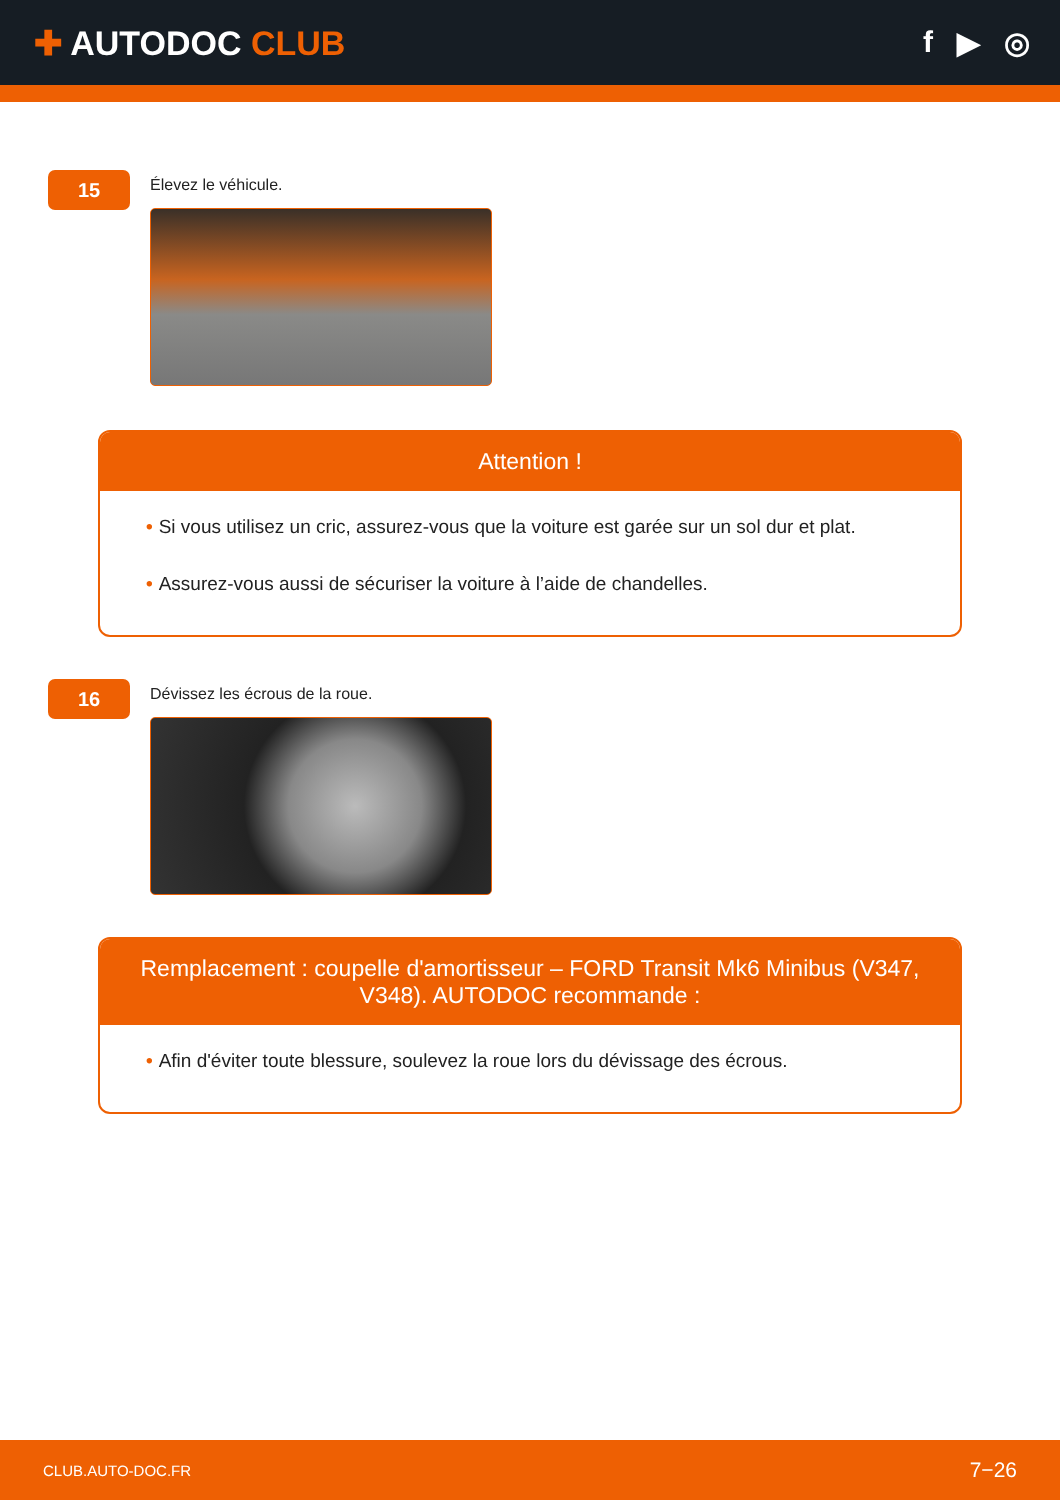✚ AUTODOC CLUB f ▶ ◎
15
Élevez le véhicule.
Attention !
• Si vous utilisez un cric, assurez-vous que la voiture est garée sur un sol dur et plat.
• Assurez-vous aussi de sécuriser la voiture à l’aide de chandelles.
16
Dévissez les écrous de la roue.
Remplacement : coupelle d'amortisseur – FORD Transit Mk6 Minibus (V347, V348). AUTODOC recommande :
• Afin d'éviter toute blessure, soulevez la roue lors du dévissage des écrous.
CLUB.AUTO-DOC.FR 7−26